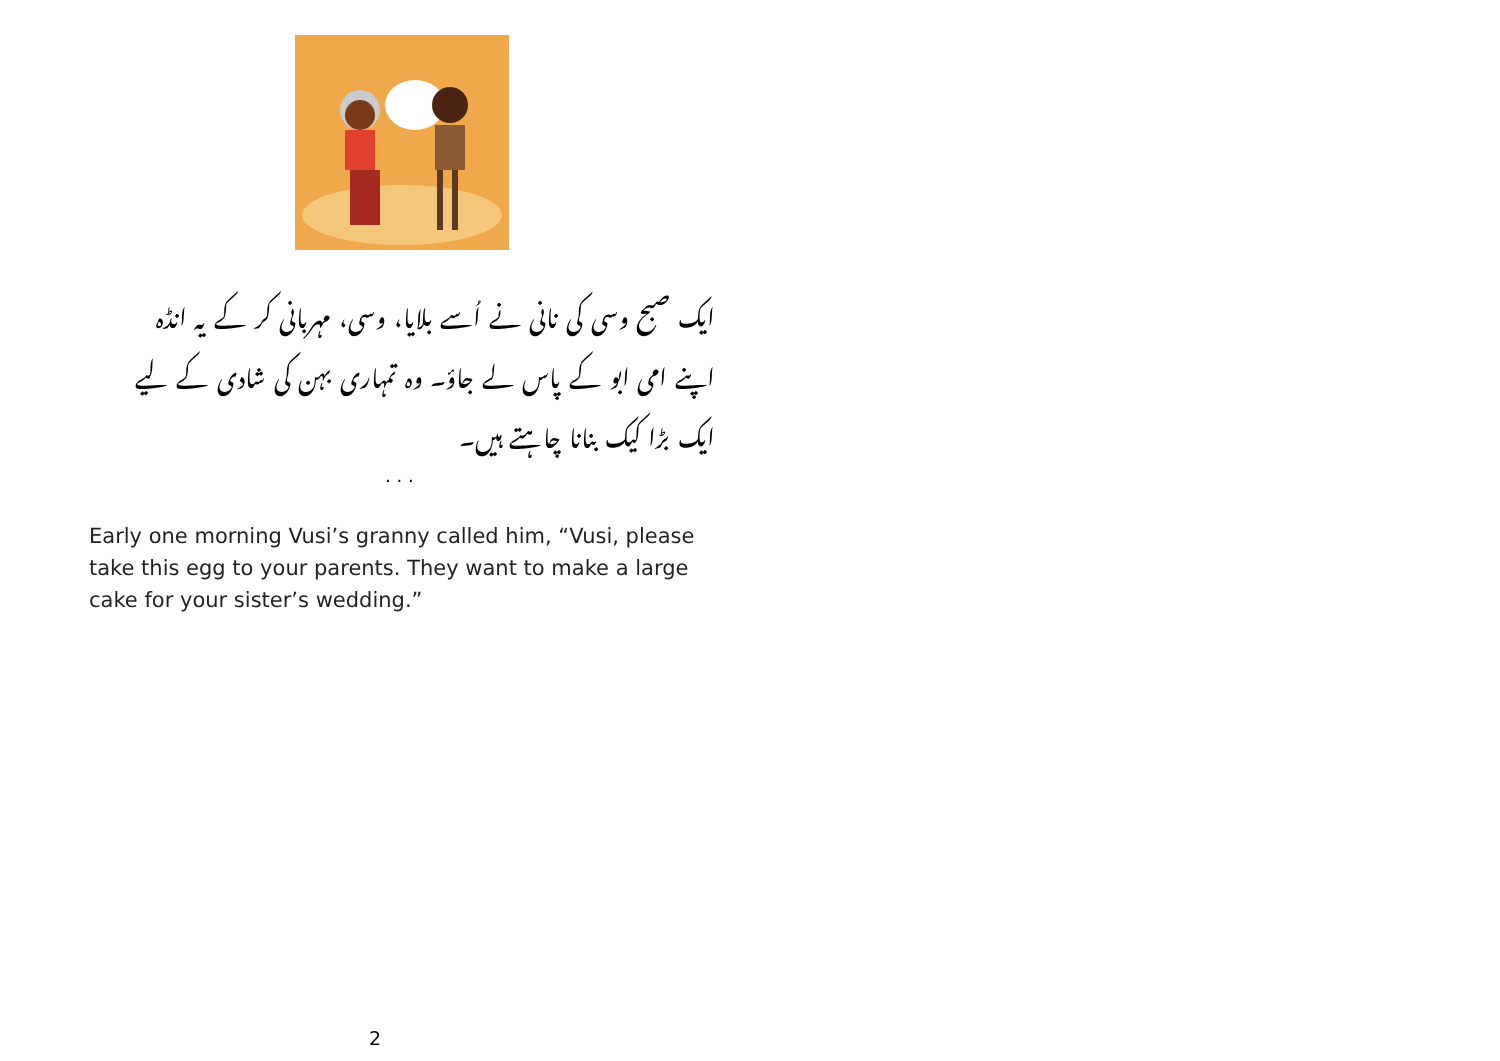ایک صبح وسی کی نانی نے اُسے بلایا، وسی، مہربانی کر کے یہ انڈہ اپنے امی ابو کے پاس لے جاؤ۔ وہ تمہاری بہن کی شادی کے لیے ایک بڑا کیک بنانا چاہتے ہیں۔
. . .
Early one morning Vusi’s granny called him, “Vusi, please take this egg to your parents. They want to make a large cake for your sister’s wedding.”
2